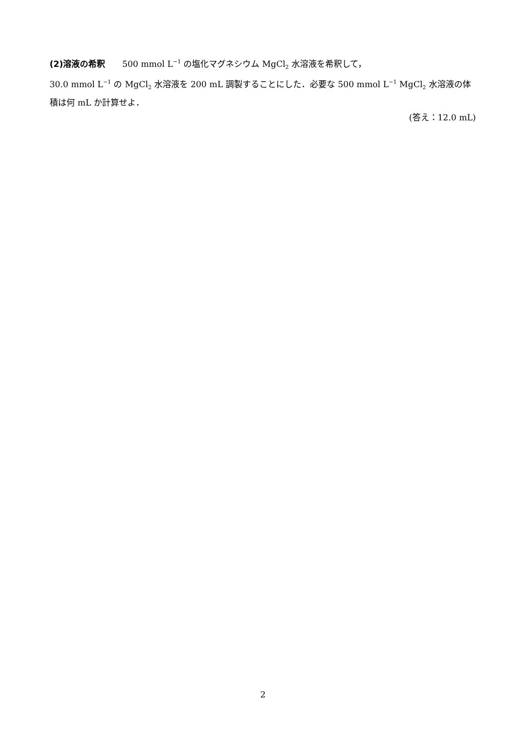(2)溶液の希釈　　500 mmol L<sup>−1</sup> の塩化マグネシウム MgCl<sub>2</sub> 水溶液を希釈して，
30.0 mmol L<sup>−1</sup> の MgCl<sub>2</sub> 水溶液を 200 mL 調製することにした．必要な 500 mmol L<sup>−1</sup> MgCl<sub>2</sub> 水溶液の体積は何 mL か計算せよ．
(答え：12.0 mL)
2